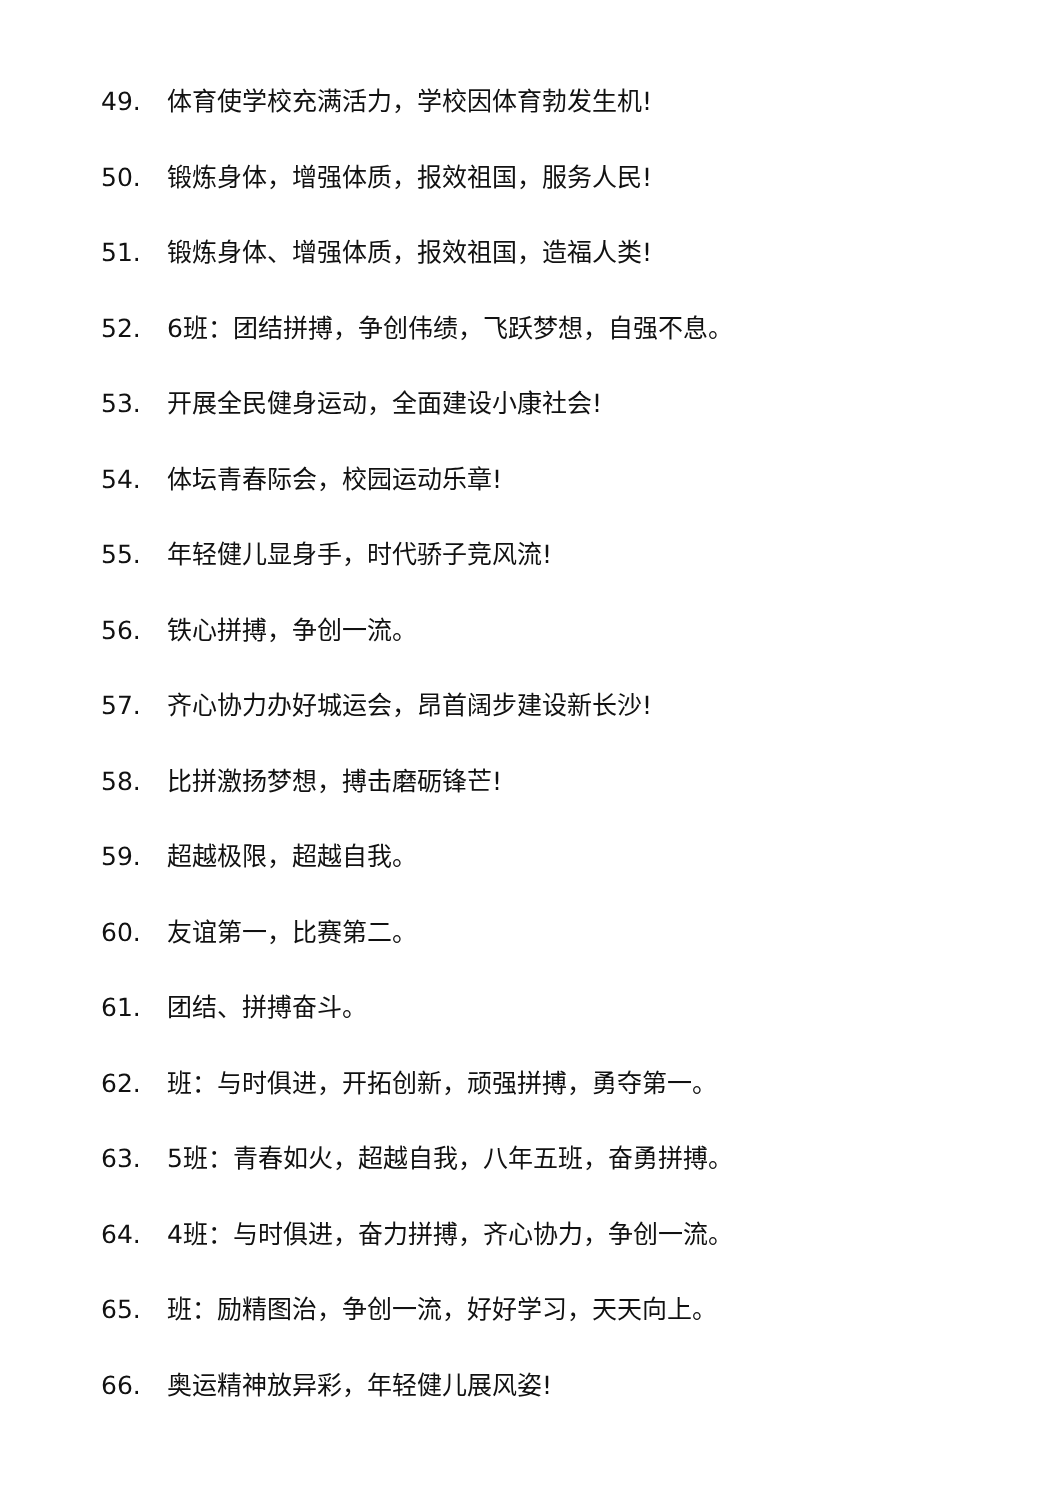49. 体育使学校充满活力，学校因体育勃发生机!
50. 锻炼身体，增强体质，报效祖国，服务人民!
51. 锻炼身体、增强体质，报效祖国，造福人类!
52. 6班：团结拼搏，争创伟绩，飞跃梦想，自强不息。
53. 开展全民健身运动，全面建设小康社会!
54. 体坛青春际会，校园运动乐章!
55. 年轻健儿显身手，时代骄子竞风流!
56. 铁心拼搏，争创一流。
57. 齐心协力办好城运会，昂首阔步建设新长沙!
58. 比拼激扬梦想，搏击磨砺锋芒!
59. 超越极限，超越自我。
60. 友谊第一，比赛第二。
61. 团结、拼搏奋斗。
62. 班：与时俱进，开拓创新，顽强拼搏，勇夺第一。
63. 5班：青春如火，超越自我，八年五班，奋勇拼搏。
64. 4班：与时俱进，奋力拼搏，齐心协力，争创一流。
65. 班：励精图治，争创一流，好好学习，天天向上。
66. 奥运精神放异彩，年轻健儿展风姿!